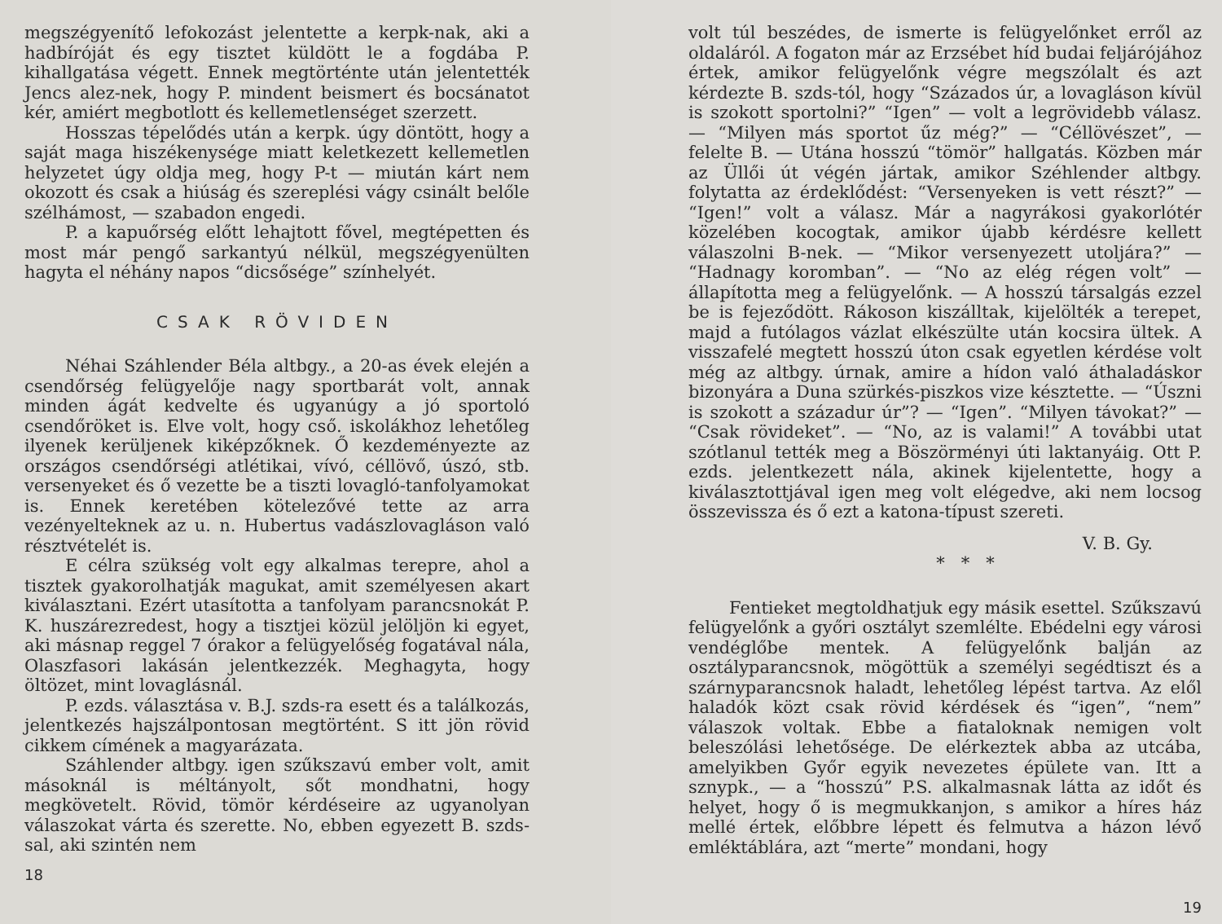megszégyenítő lefokozást jelentette a kerpk-nak, aki a hadbíróját és egy tisztet küldött le a fogdába P. kihallgatása végett. Ennek megtörténte után jelentették Jencs alez-nek, hogy P. mindent beismert és bocsánatot kér, amiért megbotlott és kellemetlenséget szerzett.
Hosszas tépelődés után a kerpk. úgy döntött, hogy a saját maga hiszékenysége miatt keletkezett kellemetlen helyzetet úgy oldja meg, hogy P-t — miután kárt nem okozott és csak a hiúság és szereplési vágy csinált belőle szélhámost, — szabadon engedi.
P. a kapuőrség előtt lehajtott fővel, megtépetten és most már pengő sarkantyú nélkül, megszégyenülten hagyta el néhány napos “dicsősége” színhelyét.
CSAK RÖVIDEN
Néhai Száhlender Béla altbgy., a 20-as évek elején a csendőrség felügyelője nagy sportbarát volt, annak minden ágát kedvelte és ugyanúgy a jó sportoló csendőröket is. Elve volt, hogy cső. iskolákhoz lehetőleg ilyenek kerüljenek kiképzőknek. Ő kezdeményezte az országos csendőrségi atlétikai, vívó, céllövő, úszó, stb. versenyeket és ő vezette be a tiszti lovagló-tanfolyamokat is. Ennek keretében kötelezővé tette az arra vezényelteknek az u. n. Hubertus vadászlovagláson való résztvételét is.
E célra szükség volt egy alkalmas terepre, ahol a tisztek gyakorolhatják magukat, amit személyesen akart kiválasztani. Ezért utasította a tanfolyam parancsnokát P. K. huszárezredest, hogy a tisztjei közül jelöljön ki egyet, aki másnap reggel 7 órakor a felügyelőség fogatával nála, Olaszfasori lakásán jelentkezzék. Meghagyta, hogy öltözet, mint lovaglásnál.
P. ezds. választása v. B.J. szds-ra esett és a találkozás, jelentkezés hajszálpontosan megtörtént. S itt jön rövid cikkem címének a magyarázata.
Száhlender altbgy. igen szűkszavú ember volt, amit másoknál is méltányolt, sőt mondhatni, hogy megkövetelt. Rövid, tömör kérdéseire az ugyanolyan válaszokat várta és szerette. No, ebben egyezett B. szds-sal, aki szintén nem
18
volt túl beszédes, de ismerte is felügyelőnket erről az oldaláról. A fogaton már az Erzsébet híd budai feljárójához értek, amikor felügyelőnk végre megszólalt és azt kérdezte B. szds-tól, hogy “Százados úr, a lovagláson kívül is szokott sportolni?” “Igen” — volt a legrövidebb válasz. — “Milyen más sportot űz még?” — “Céllövészet”, — felelte B. — Utána hosszú “tömör” hallgatás. Közben már az Üllői út végén jártak, amikor Széhlender altbgy. folytatta az érdeklődést: “Versenyeken is vett részt?” — “Igen!” volt a válasz. Már a nagyrákosi gyakorlótér közelében kocogtak, amikor újabb kérdésre kellett válaszolni B-nek. — “Mikor versenyezett utoljára?” — “Hadnagy koromban”. — “No az elég régen volt” — állapította meg a felügyelőnk. — A hosszú társalgás ezzel be is fejeződött. Rákoson kiszálltak, kijelölték a terepet, majd a futólagos vázlat elkészülte után kocsira ültek. A visszafelé megtett hosszú úton csak egyetlen kérdése volt még az altbgy. úrnak, amire a hídon való áthaladáskor bizonyára a Duna szürkés-piszkos vize késztette. — “Úszni is szokott a századur úr”? — “Igen”. “Milyen távokat?” — “Csak rövideket”. — “No, az is valami!” A további utat szótlanul tették meg a Böszörményi úti laktanyáig. Ott P. ezds. jelentkezett nála, akinek kijelentette, hogy a kiválasztottjával igen meg volt elégedve, aki nem locsog összevissza és ő ezt a katona-típust szereti.
V. B. Gy.
* * *
Fentieket megtoldhatjuk egy másik esettel. Szűkszavú felügyelőnk a győri osztályt szemlélte. Ebédelni egy városi vendéglőbe mentek. A felügyelőnk balján az osztályparancsnok, mögöttük a személyi segédtiszt és a szárnyparancsnok haladt, lehetőleg lépést tartva. Az elől haladók közt csak rövid kérdések és “igen”, “nem” válaszok voltak. Ebbe a fiataloknak nemigen volt beleszólási lehetősége. De elérkeztek abba az utcába, amelyikben Győr egyik nevezetes épülete van. Itt a sznypk., — a “hosszú” P.S. alkalmasnak látta az időt és helyet, hogy ő is megmukkanjon, s amikor a híres ház mellé értek, előbbre lépett és felmutva a házon lévő emléktáblára, azt “merte” mondani, hogy
19